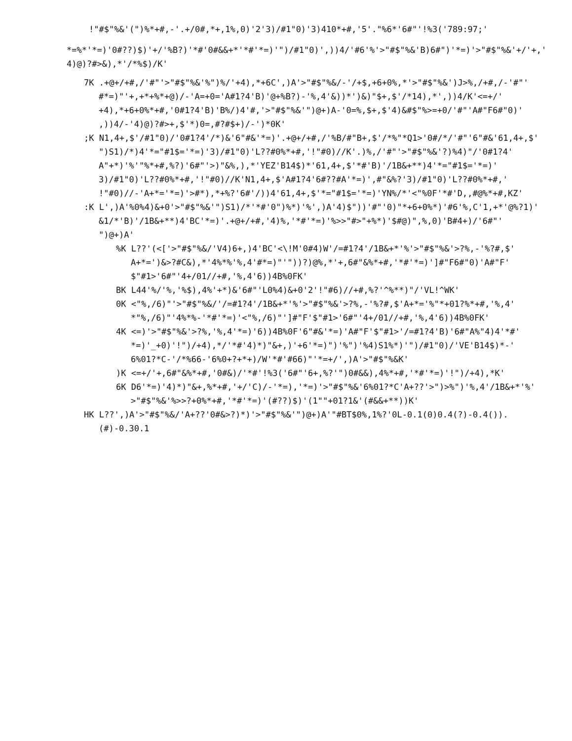!"#$"%&'(")%*+#,-'.+/0#,*+,1%,0)'2'3)/#1"0)'3)410*+#,'5'."%6*'6#"'!%3('789:97;'
*=%*'*=)'0#??)$)'+/'%B?)'*#'0#&&+*'*#'*=)'")/#1"0)',))4/'#6'%'>"#$"%&'B)6#")'*=)'>"#$"%&'+/'+,' 4)@)?#>&),*'/*%$)/K'
7K .+@+/+#,/'#"'>"#$"%&'%")%/'+4),*+6C',)A'>"#$"%&/-'/+$,+6+0%,*'>"#$"%&')J>%,/+#,/-'#"' #*=)"'+,+*+%*+@)/-'A=+0='A#1?4'B)'@+%B?)-'%,4'&))*')&)"$+,$'/*14),*',))4/K'<=+/' +4),*+6+0%*+#,'0#1?4'B)'B%/)4'#,'>"#$"%&'")@+)A-'0=%,$+,$'4)&#$"%>=+0/'#"'A#"F6#"0)' ,))4/-'4)@)?#>+,$'*)0=,#?#$+)/-')*0K'
;K N1,4+,$'/#1"0)/'0#1?4'/*)&'6"#&'*=)'.+@+/+#,/'%B/#"B+,$'/*%"*Q1>'0#/*/'#"'6"#&'61,4+,$' ")S1)/*)4'*="#1$='*=)'3)/#1"0)'L??#0%*+#,'!"#0)//K'.)%,/'#"'>"#$"%&'?)%4)"/'0#1?4' A"+*)'%'"%*+#,%?)'6#"'>)"&%,),*'YEZ'B14$)*'61,4+,$'*#'B)'/1B&+**)4'*="#1$='*=)' 3)/#1"0)'L??#0%*+#,'!"#0)//K'N1,4+,$'A#1?4'6#??#A'*=)',#"&%?'3)/#1"0)'L??#0%*+#,' !"#0)//-'A+*='*=)'>#*),*+%?'6#'/))4'61,4+,$'*="#1$='*=)'YN%/*'<"%0F'*#'D,,#@%*+#,KZ'
:K L',)A'%0%4)&+0'>"#$"%&'")S1)/*'*#'0")%*)'%',)A'4)$"))'#"'0)"*+6+0%*)'#6'%,C'1,+*'@%?1)' &1/*'B)'/1B&+**)4'BC'*=)'.+@+/+#,'4)%,'*#'*=)'%>>"#>"+%*)'$#@)",%,0)'B#4+)/'6#"' ")@+)A'
%K L??'(<['>"#$"%&/'V4)6+,)4'BC'<\!M'0#4)W'/=#1?4'/1B&+*'%'>"#$"%&'>?%,-'%?#,$' A+*=')&>?#C&),*'4%*%'%,4'#*=)"'"))?)@%,*'+,6#"&%*+#,'*#'*=)']#"F6#"0)'A#"F' $"#1>'6#"'4+/01//+#,'%,4'6))4B%0FK'
BK L44'%/'%,'%$),4%'+*)&'6#"'L0%4)&+0'2'!"#6)//+#,%?'^%**)"/'VL!^WK'
0K <"%,/6)"'>"#$"%&/'/=#1?4'/1B&+*'%'>"#$"%&'>?%,-'%?#,$'A+*='%"*+01?%*+#,'%,4' *"%,/6)"'4%*%-'*#'*=)'<"%,/6)"']#"F'$"#1>'6#"'4+/01//+#,'%,4'6))4B%0FK'
4K <=)'>"#$"%&'>?%,'%,4'*=)'6))4B%0F'6"#&'*=)'A#"F'$"#1>'/=#1?4'B)'6#"A%"4)4'*#' *=)'_+0)'!")/+4),*/'*#'4)*)"&+,)'+6'*=)")'%")'%4)S1%*)'")/#1"0)/'VE'B14$)*-' 6%01?*C-'/*%66-'6%0+?+*+)/W'*#'#66)"'*=+/',)A'>"#$"%&K'
)K <=+/'+,6#"&%*+#,'0#&)/'*#'!%3('6#"'6+,%?'")0#&&),4%*+#,'*#'*=)'!")/+4),*K'
6K D6'*=)'4)*)"&+,%*+#,'+/'C)/-'*=),'*=)'>"#$"%&'6%01?*C'A+??'>")>%")'%,4'/1B&+*'%' >"#$"%&'%>>?+0%*+#,'*#'*=)'(#??)$)'(1""+01?1&'(#&&+**))K'
HK L??',)A'>"#$"%&/'A+??'0#&>?)*)'>"#$"%&'")@+)A'"#BT$0%,1%?'0L-0.1(0)0.4(?)-0.4()).(#)-0.30.1